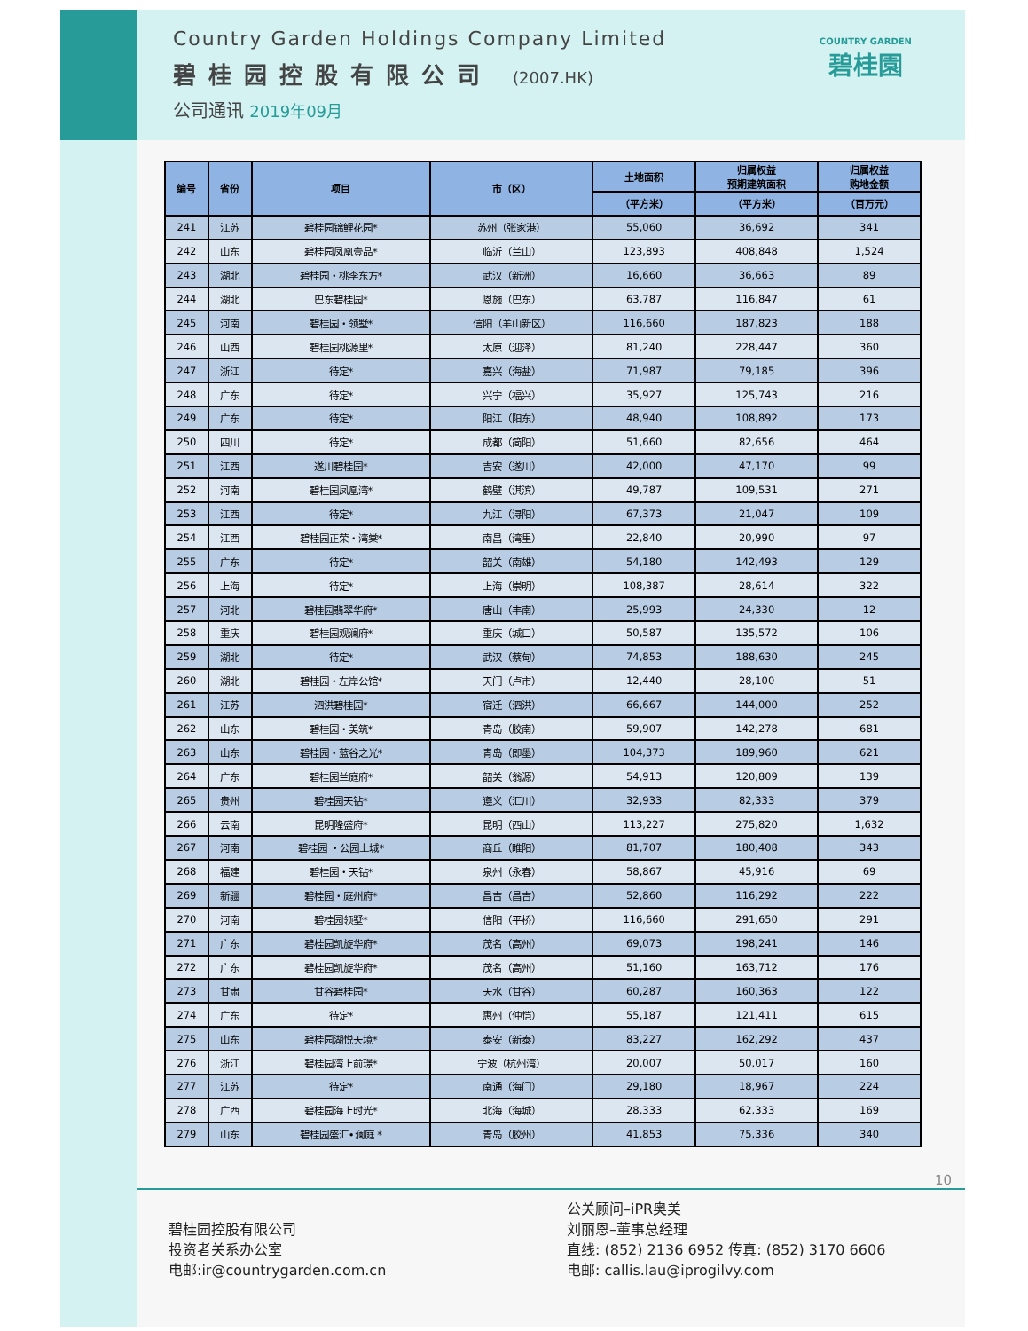Country Garden Holdings Company Limited
碧桂园控股有限公司 (2007.HK)
公司通讯 2019年09月
COUNTRY GARDEN
碧桂園
| 编号 | 省份 | 项目 | 市（区） | 土地面积 | 归属权益 预期建筑面积 | 归属权益 购地金额 |
| --- | --- | --- | --- | --- | --- | --- |
| | | | | （平方米） | （平方米） | （百万元） |
| 241 | 江苏 | 碧桂园锦鲤花园* | 苏州（张家港） | 55,060 | 36,692 | 341 |
| 242 | 山东 | 碧桂园凤凰壹品* | 临沂（兰山） | 123,893 | 408,848 | 1,524 |
| 243 | 湖北 | 碧桂园・桃李东方* | 武汉（新洲） | 16,660 | 36,663 | 89 |
| 244 | 湖北 | 巴东碧桂园* | 恩施（巴东） | 63,787 | 116,847 | 61 |
| 245 | 河南 | 碧桂园・领墅* | 信阳（羊山新区） | 116,660 | 187,823 | 188 |
| 246 | 山西 | 碧桂园桃源里* | 太原（迎泽） | 81,240 | 228,447 | 360 |
| 247 | 浙江 | 待定* | 嘉兴（海盐） | 71,987 | 79,185 | 396 |
| 248 | 广东 | 待定* | 兴宁（福兴） | 35,927 | 125,743 | 216 |
| 249 | 广东 | 待定* | 阳江（阳东） | 48,940 | 108,892 | 173 |
| 250 | 四川 | 待定* | 成都（简阳） | 51,660 | 82,656 | 464 |
| 251 | 江西 | 遂川碧桂园* | 吉安（遂川） | 42,000 | 47,170 | 99 |
| 252 | 河南 | 碧桂园凤凰湾* | 鹤壁（淇滨） | 49,787 | 109,531 | 271 |
| 253 | 江西 | 待定* | 九江（浔阳） | 67,373 | 21,047 | 109 |
| 254 | 江西 | 碧桂园正荣・湾棠* | 南昌（湾里） | 22,840 | 20,990 | 97 |
| 255 | 广东 | 待定* | 韶关（南雄） | 54,180 | 142,493 | 129 |
| 256 | 上海 | 待定* | 上海（崇明） | 108,387 | 28,614 | 322 |
| 257 | 河北 | 碧桂园翡翠华府* | 唐山（丰南） | 25,993 | 24,330 | 12 |
| 258 | 重庆 | 碧桂园观澜府* | 重庆（城口） | 50,587 | 135,572 | 106 |
| 259 | 湖北 | 待定* | 武汉（蔡甸） | 74,853 | 188,630 | 245 |
| 260 | 湖北 | 碧桂园・左岸公馆* | 天门（卢市） | 12,440 | 28,100 | 51 |
| 261 | 江苏 | 泗洪碧桂园* | 宿迁（泗洪） | 66,667 | 144,000 | 252 |
| 262 | 山东 | 碧桂园・美筑* | 青岛（胶南） | 59,907 | 142,278 | 681 |
| 263 | 山东 | 碧桂园・蓝谷之光* | 青岛（即墨） | 104,373 | 189,960 | 621 |
| 264 | 广东 | 碧桂园兰庭府* | 韶关（翁源） | 54,913 | 120,809 | 139 |
| 265 | 贵州 | 碧桂园天钻* | 遵义（汇川） | 32,933 | 82,333 | 379 |
| 266 | 云南 | 昆明隆盛府* | 昆明（西山） | 113,227 | 275,820 | 1,632 |
| 267 | 河南 | 碧桂园 ・公园上城* | 商丘（睢阳） | 81,707 | 180,408 | 343 |
| 268 | 福建 | 碧桂园・天钻* | 泉州（永春） | 58,867 | 45,916 | 69 |
| 269 | 新疆 | 碧桂园・庭州府* | 昌吉（昌吉） | 52,860 | 116,292 | 222 |
| 270 | 河南 | 碧桂园领墅* | 信阳（平桥） | 116,660 | 291,650 | 291 |
| 271 | 广东 | 碧桂园凯旋华府* | 茂名（高州） | 69,073 | 198,241 | 146 |
| 272 | 广东 | 碧桂园凯旋华府* | 茂名（高州） | 51,160 | 163,712 | 176 |
| 273 | 甘肃 | 甘谷碧桂园* | 天水（甘谷） | 60,287 | 160,363 | 122 |
| 274 | 广东 | 待定* | 惠州（仲恺） | 55,187 | 121,411 | 615 |
| 275 | 山东 | 碧桂园湖悦天境* | 泰安（新泰） | 83,227 | 162,292 | 437 |
| 276 | 浙江 | 碧桂园湾上前璟* | 宁波（杭州湾） | 20,007 | 50,017 | 160 |
| 277 | 江苏 | 待定* | 南通（海门） | 29,180 | 18,967 | 224 |
| 278 | 广西 | 碧桂园海上时光* | 北海（海城） | 28,333 | 62,333 | 169 |
| 279 | 山东 | 碧桂园盛汇•澜庭 * | 青岛（胶州） | 41,853 | 75,336 | 340 |
10
碧桂园控股有限公司
投资者关系办公室
电邮:ir@countrygarden.com.cn
公关顾问–iPR奥美
刘丽恩–董事总经理
直线: (852) 2136 6952 传真: (852) 3170 6606
电邮: callis.lau@iprogilvy.com